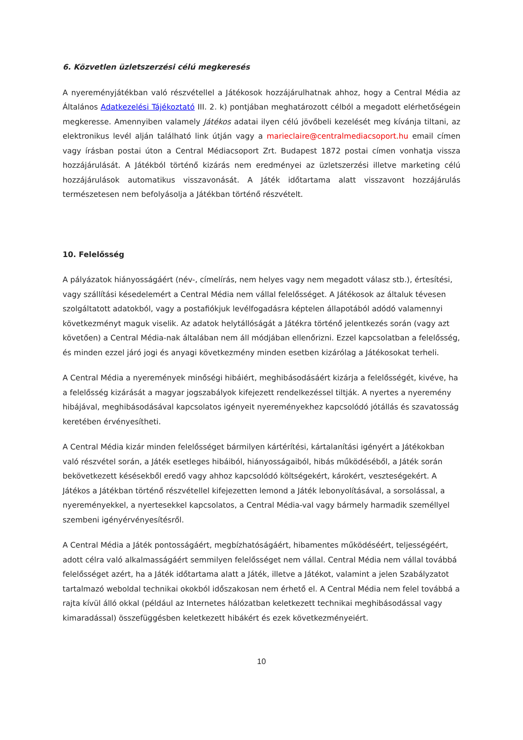6. Közvetlen üzletszerzési célú megkeresés
A nyereményjátékban való részvétellel a Játékosok hozzájárulhatnak ahhoz, hogy a Central Média az Általános Adatkezelési Tájékoztató III. 2. k) pontjában meghatározott célból a megadott elérhetőségein megkeresse. Amennyiben valamely Játékos adatai ilyen célú jövőbeli kezelését meg kívánja tiltani, az elektronikus levél alján található link útján vagy a marieclaire@centralmediacsoport.hu email címen vagy írásban postai úton a Central Médiacsoport Zrt. Budapest 1872 postai címen vonhatja vissza hozzájárulását. A Játékból történő kizárás nem eredményei az üzletszerzési illetve marketing célú hozzájárulások automatikus visszavonását. A Játék időtartama alatt visszavont hozzájárulás természetesen nem befolyásolja a Játékban történő részvételt.
10. Felelősség
A pályázatok hiányosságáért (név-, címelírás, nem helyes vagy nem megadott válasz stb.), értesítési, vagy szállítási késedelemért a Central Média nem vállal felelősséget. A Játékosok az általuk tévesen szolgáltatott adatokból, vagy a postafiókjuk levélfogadásra képtelen állapotából adódó valamennyi következményt maguk viselik. Az adatok helytállóságát a Játékra történő jelentkezés során (vagy azt követően) a Central Média-nak általában nem áll módjában ellenőrizni. Ezzel kapcsolatban a felelősség, és minden ezzel járó jogi és anyagi következmény minden esetben kizárólag a Játékosokat terheli.
A Central Média a nyeremények minőségi hibáiért, meghibásodásáért kizárja a felelősségét, kivéve, ha a felelősség kizárását a magyar jogszabályok kifejezett rendelkezéssel tiltják. A nyertes a nyeremény hibájával, meghibásodásával kapcsolatos igényeit nyereményekhez kapcsolódó jótállás és szavatosság keretében érvényesítheti.
A Central Média kizár minden felelősséget bármilyen kártérítési, kártalanítási igényért a Játékokban való részvétel során, a Játék esetleges hibáiból, hiányosságaiból, hibás működéséből, a Játék során bekövetkezett késésekből eredő vagy ahhoz kapcsolódó költségekért, károkért, veszteségekért. A Játékos a Játékban történő részvétellel kifejezetten lemond a Játék lebonyolításával, a sorsolással, a nyereményekkel, a nyertesekkel kapcsolatos, a Central Média-val vagy bármely harmadik személlyel szembeni igényérvényesítésről.
A Central Média a Játék pontosságáért, megbízhatóságáért, hibamentes működéséért, teljességéért, adott célra való alkalmasságáért semmilyen felelősséget nem vállal. Central Média nem vállal továbbá felelősséget azért, ha a Játék időtartama alatt a Játék, illetve a Játékot, valamint a jelen Szabályzatot tartalmazó weboldal technikai okokból időszakosan nem érhető el. A Central Média nem felel továbbá a rajta kívül álló okkal (például az Internetes hálózatban keletkezett technikai meghibásodással vagy kimaradással) összefüggésben keletkezett hibákért és ezek következményeiért.
10